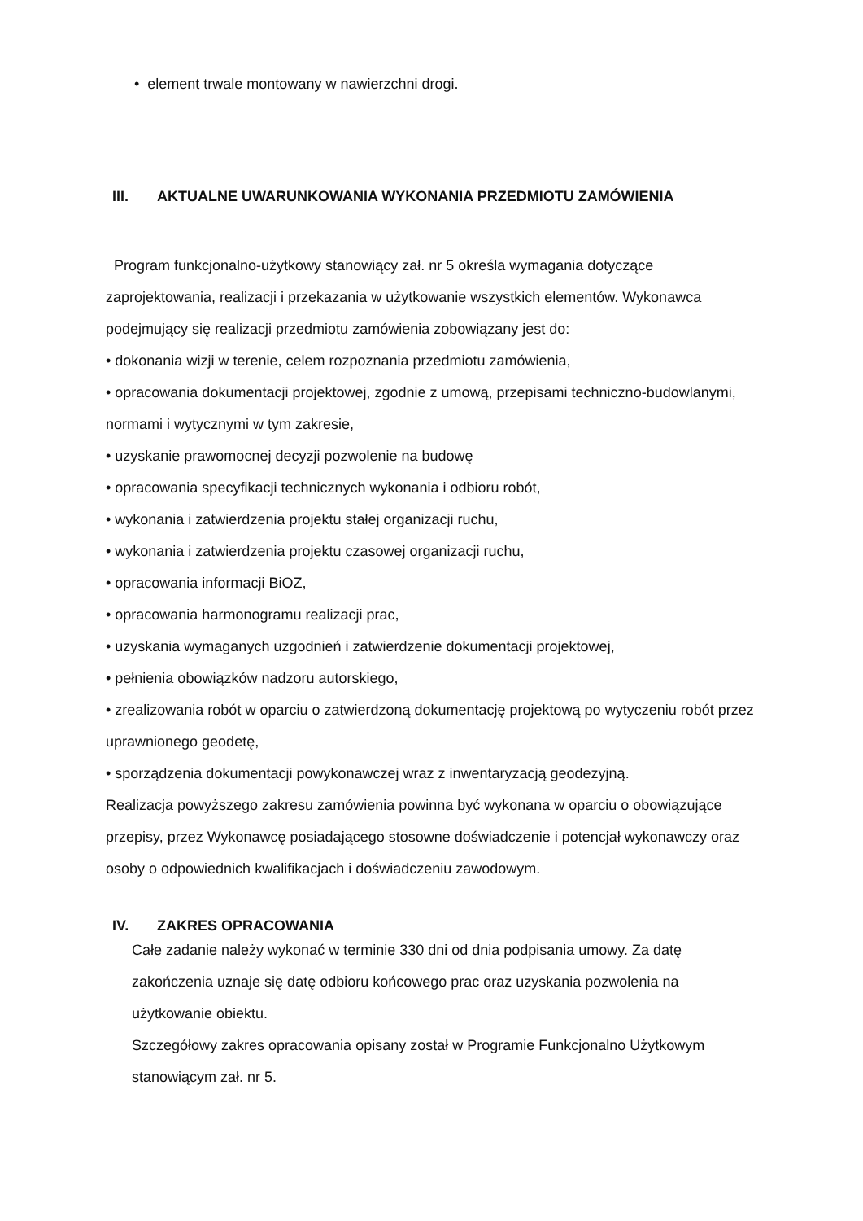• element trwale montowany w nawierzchni drogi.
III. AKTUALNE UWARUNKOWANIA WYKONANIA PRZEDMIOTU ZAMÓWIENIA
Program funkcjonalno-użytkowy stanowiący zał. nr 5 określa wymagania dotyczące zaprojektowania, realizacji i przekazania w użytkowanie wszystkich elementów. Wykonawca podejmujący się realizacji przedmiotu zamówienia zobowiązany jest do:
• dokonania wizji w terenie, celem rozpoznania przedmiotu zamówienia,
• opracowania dokumentacji projektowej, zgodnie z umową, przepisami techniczno-budowlanymi, normami i wytycznymi w tym zakresie,
• uzyskanie prawomocnej decyzji pozwolenie na budowę
• opracowania specyfikacji technicznych wykonania i odbioru robót,
• wykonania i zatwierdzenia projektu stałej organizacji ruchu,
• wykonania i zatwierdzenia projektu czasowej organizacji ruchu,
• opracowania informacji BiOZ,
• opracowania harmonogramu realizacji prac,
• uzyskania wymaganych uzgodnień i zatwierdzenie dokumentacji projektowej,
• pełnienia obowiązków nadzoru autorskiego,
• zrealizowania robót w oparciu o zatwierdzoną dokumentację projektową po wytyczeniu robót przez uprawnionego geodetę,
• sporządzenia dokumentacji powykonawczej wraz z inwentaryzacją geodezyjną.
Realizacja powyższego zakresu zamówienia powinna być wykonana w oparciu o obowiązujące przepisy, przez Wykonawcę posiadającego stosowne doświadczenie i potencjał wykonawczy oraz osoby o odpowiednich kwalifikacjach i doświadczeniu zawodowym.
IV. ZAKRES OPRACOWANIA
Całe zadanie należy wykonać w terminie 330 dni od dnia podpisania umowy. Za datę zakończenia uznaje się datę odbioru końcowego prac oraz uzyskania pozwolenia na użytkowanie obiektu.
Szczegółowy zakres opracowania opisany został w Programie Funkcjonalno Użytkowym stanowiącym zał. nr 5.